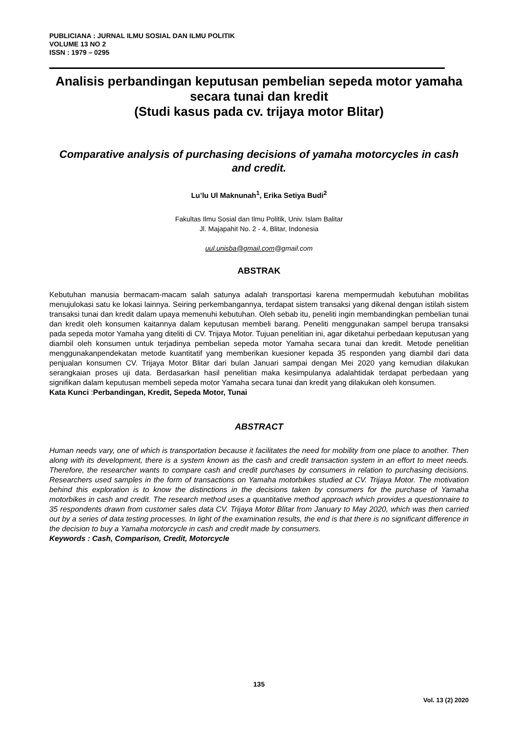PUBLICIANA : JURNAL ILMU SOSIAL DAN ILMU POLITIK
VOLUME 13 NO 2
ISSN : 1979 – 0295
Analisis perbandingan keputusan pembelian sepeda motor yamaha secara tunai dan kredit
(Studi kasus pada cv. trijaya motor Blitar)
Comparative analysis of purchasing decisions of yamaha motorcycles in cash and credit.
Lu’lu Ul Maknunah<sup>1</sup>, Erika Setiya Budi<sup>2</sup>
Fakultas Ilmu Sosial dan Ilmu Politik, Univ. Islam Balitar
Jl. Majapahit No. 2 - 4, Blitar, Indonesia
uul.unisba@gmail.com@gmail.com
ABSTRAK
Kebutuhan manusia bermacam-macam salah satunya adalah transportasi karena mempermudah kebutuhan mobilitas menujulokasi satu ke lokasi lainnya. Seiring perkembangannya, terdapat sistem transaksi yang dikenal dengan istilah sistem transaksi tunai dan kredit dalam upaya memenuhi kebutuhan. Oleh sebab itu, peneliti ingin membandingkan pembelian tunai dan kredit oleh konsumen kaitannya dalam keputusan membeli barang. Peneliti menggunakan sampel berupa transaksi pada sepeda motor Yamaha yang diteliti di CV. Trijaya Motor. Tujuan penelitian ini, agar diketahui perbedaan keputusan yang diambil oleh konsumen untuk terjadinya pembelian sepeda motor Yamaha secara tunai dan kredit. Metode penelitian menggunakanpendekatan metode kuantitatif yang memberikan kuesioner kepada 35 responden yang diambil dari data penjualan konsumen CV. Trijaya Motor Blitar dari bulan Januari sampai dengan Mei 2020 yang kemudian dilakukan serangkaian proses uji data. Berdasarkan hasil penelitian maka kesimpulanya adalahtidak terdapat perbedaan yang signifikan dalam keputusan membeli sepeda motor Yamaha secara tunai dan kredit yang dilakukan oleh konsumen.
Kata Kunci :Perbandingan, Kredit, Sepeda Motor, Tunai
ABSTRACT
Human needs vary, one of which is transportation because it facilitates the need for mobility from one place to another. Then along with its development, there is a system known as the cash and credit transaction system in an effort to meet needs. Therefore, the researcher wants to compare cash and credit purchases by consumers in relation to purchasing decisions. Researchers used samples in the form of transactions on Yamaha motorbikes studied at CV. Trijaya Motor. The motivation behind this exploration is to know the distinctions in the decisions taken by consumers for the purchase of Yamaha motorbikes in cash and credit. The research method uses a quantitative method approach which provides a questionnaire to 35 respondents drawn from customer sales data CV. Trijaya Motor Blitar from January to May 2020, which was then carried out by a series of data testing processes. In light of the examination results, the end is that there is no significant difference in the decision to buy a Yamaha motorcycle in cash and credit made by consumers.
Keywords : Cash, Comparison, Credit, Motorcycle
135
Vol. 13 (2) 2020